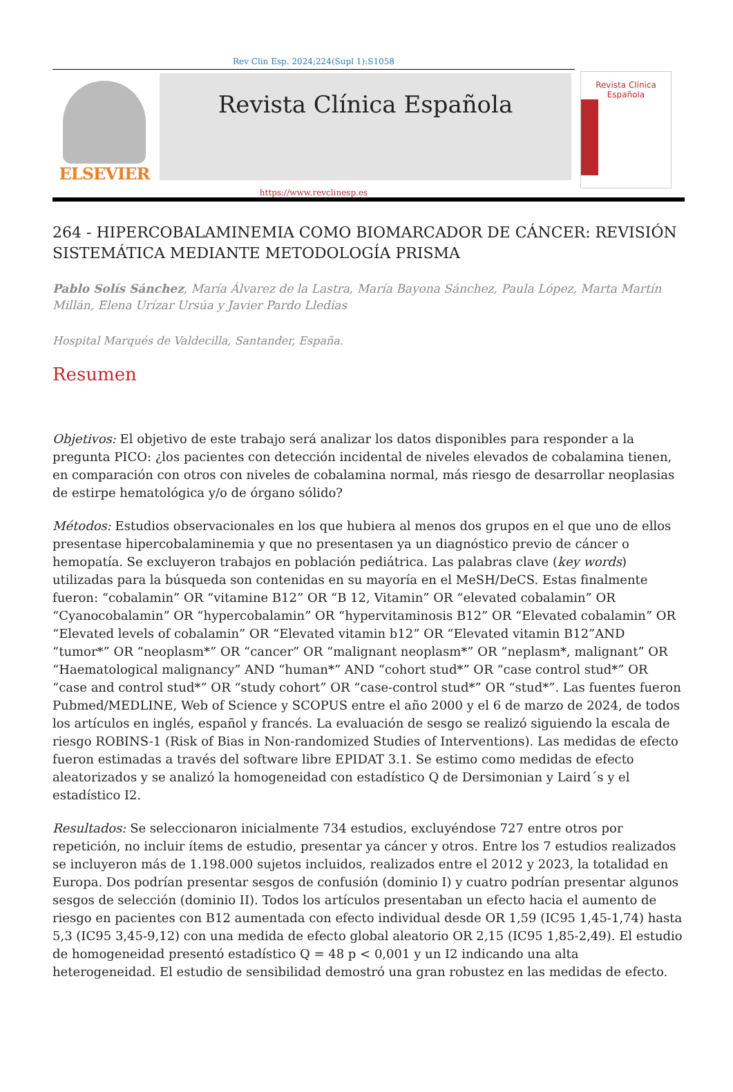Rev Clin Esp. 2024;224(Supl 1):S1058
ELSEVIER
Revista Clínica Española
Revista Clínica
Española
https://www.revclinesp.es
264 - HIPERCOBALAMINEMIA COMO BIOMARCADOR DE CÁNCER: REVISIÓN SISTEMÁTICA MEDIANTE METODOLOGÍA PRISMA
Pablo Solís Sánchez, María Álvarez de la Lastra, María Bayona Sánchez, Paula López, Marta Martín Millán, Elena Urízar Ursúa y Javier Pardo Lledias
Hospital Marqués de Valdecilla, Santander, España.
Resumen
Objetivos: El objetivo de este trabajo será analizar los datos disponibles para responder a la pregunta PICO: ¿los pacientes con detección incidental de niveles elevados de cobalamina tienen, en comparación con otros con niveles de cobalamina normal, más riesgo de desarrollar neoplasias de estirpe hematológica y/o de órgano sólido?
Métodos: Estudios observacionales en los que hubiera al menos dos grupos en el que uno de ellos presentase hipercobalaminemia y que no presentasen ya un diagnóstico previo de cáncer o hemopatía. Se excluyeron trabajos en población pediátrica. Las palabras clave (key words) utilizadas para la búsqueda son contenidas en su mayoría en el MeSH/DeCS. Estas finalmente fueron: “cobalamin” OR “vitamine B12” OR “B 12, Vitamin” OR “elevated cobalamin” OR “Cyanocobalamin” OR “hypercobalamin” OR “hypervitaminosis B12” OR “Elevated cobalamin” OR “Elevated levels of cobalamin” OR “Elevated vitamin b12” OR “Elevated vitamin B12”AND “tumor*” OR “neoplasm*” OR “cancer” OR “malignant neoplasm*” OR “neplasm*, malignant” OR “Haematological malignancy” AND “human*” AND “cohort stud*” OR “case control stud*” OR “case and control stud*” OR “study cohort” OR “case-control stud*” OR “stud*”. Las fuentes fueron Pubmed/MEDLINE, Web of Science y SCOPUS entre el año 2000 y el 6 de marzo de 2024, de todos los artículos en inglés, español y francés. La evaluación de sesgo se realizó siguiendo la escala de riesgo ROBINS-1 (Risk of Bias in Non-randomized Studies of Interventions). Las medidas de efecto fueron estimadas a través del software libre EPIDAT 3.1. Se estimo como medidas de efecto aleatorizados y se analizó la homogeneidad con estadístico Q de Dersimonian y Laird´s y el estadístico I2.
Resultados: Se seleccionaron inicialmente 734 estudios, excluyéndose 727 entre otros por repetición, no incluir ítems de estudio, presentar ya cáncer y otros. Entre los 7 estudios realizados se incluyeron más de 1.198.000 sujetos incluidos, realizados entre el 2012 y 2023, la totalidad en Europa. Dos podrían presentar sesgos de confusión (dominio I) y cuatro podrían presentar algunos sesgos de selección (dominio II). Todos los artículos presentaban un efecto hacia el aumento de riesgo en pacientes con B12 aumentada con efecto individual desde OR 1,59 (IC95 1,45-1,74) hasta 5,3 (IC95 3,45-9,12) con una medida de efecto global aleatorio OR 2,15 (IC95 1,85-2,49). El estudio de homogeneidad presentó estadístico Q = 48 p < 0,001 y un I2 indicando una alta heterogeneidad. El estudio de sensibilidad demostró una gran robustez en las medidas de efecto.